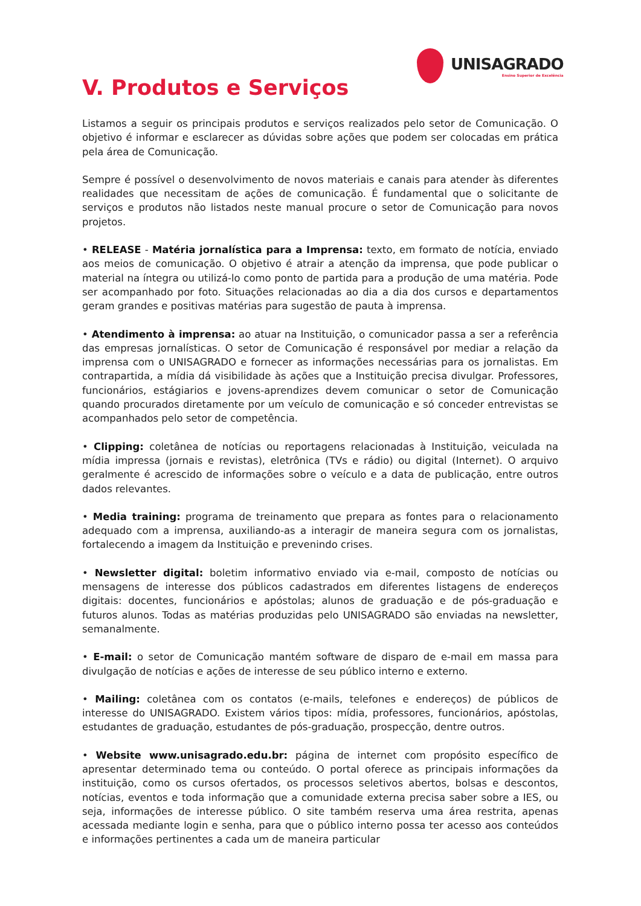UNISAGRADO
Ensino Superior de Excelência
V. Produtos e Serviços
Listamos a seguir os principais produtos e serviços realizados pelo setor de Comunicação. O objetivo é informar e esclarecer as dúvidas sobre ações que podem ser colocadas em prática pela área de Comunicação.
Sempre é possível o desenvolvimento de novos materiais e canais para atender às diferentes realidades que necessitam de ações de comunicação. É fundamental que o solicitante de serviços e produtos não listados neste manual procure o setor de Comunicação para novos projetos.
• RELEASE - Matéria jornalística para a Imprensa: texto, em formato de notícia, enviado aos meios de comunicação. O objetivo é atrair a atenção da imprensa, que pode publicar o material na íntegra ou utilizá-lo como ponto de partida para a produção de uma matéria. Pode ser acompanhado por foto. Situações relacionadas ao dia a dia dos cursos e departamentos geram grandes e positivas matérias para sugestão de pauta à imprensa.
• Atendimento à imprensa: ao atuar na Instituição, o comunicador passa a ser a referência das empresas jornalísticas. O setor de Comunicação é responsável por mediar a relação da imprensa com o UNISAGRADO e fornecer as informações necessárias para os jornalistas. Em contrapartida, a mídia dá visibilidade às ações que a Instituição precisa divulgar. Professores, funcionários, estágiarios e jovens-aprendizes devem comunicar o setor de Comunicação quando procurados diretamente por um veículo de comunicação e só conceder entrevistas se acompanhados pelo setor de competência.
• Clipping: coletânea de notícias ou reportagens relacionadas à Instituição, veiculada na mídia impressa (jornais e revistas), eletrônica (TVs e rádio) ou digital (Internet). O arquivo geralmente é acrescido de informações sobre o veículo e a data de publicação, entre outros dados relevantes.
• Media training: programa de treinamento que prepara as fontes para o relacionamento adequado com a imprensa, auxiliando-as a interagir de maneira segura com os jornalistas, fortalecendo a imagem da Instituição e prevenindo crises.
• Newsletter digital: boletim informativo enviado via e-mail, composto de notícias ou mensagens de interesse dos públicos cadastrados em diferentes listagens de endereços digitais: docentes, funcionários e apóstolas; alunos de graduação e de pós-graduação e futuros alunos. Todas as matérias produzidas pelo UNISAGRADO são enviadas na newsletter, semanalmente.
• E-mail: o setor de Comunicação mantém software de disparo de e-mail em massa para divulgação de notícias e ações de interesse de seu público interno e externo.
• Mailing: coletânea com os contatos (e-mails, telefones e endereços) de públicos de interesse do UNISAGRADO. Existem vários tipos: mídia, professores, funcionários, apóstolas, estudantes de graduação, estudantes de pós-graduação, prospecção, dentre outros.
• Website www.unisagrado.edu.br: página de internet com propósito específico de apresentar determinado tema ou conteúdo. O portal oferece as principais informações da instituição, como os cursos ofertados, os processos seletivos abertos, bolsas e descontos, notícias, eventos e toda informação que a comunidade externa precisa saber sobre a IES, ou seja, informações de interesse público. O site também reserva uma área restrita, apenas acessada mediante login e senha, para que o público interno possa ter acesso aos conteúdos e informações pertinentes a cada um de maneira particular